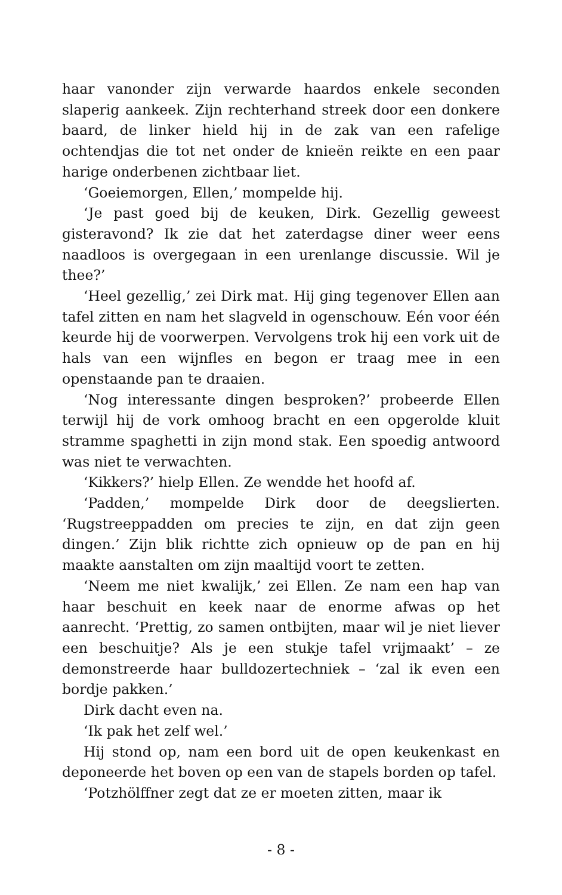haar vanonder zijn verwarde haardos enkele seconden slaperig aankeek. Zijn rechterhand streek door een donkere baard, de linker hield hij in de zak van een rafelige ochtendjas die tot net onder de knieën reikte en een paar harige onderbenen zichtbaar liet.
‘Goeiemorgen, Ellen,’ mompelde hij.
‘Je past goed bij de keuken, Dirk. Gezellig geweest gisteravond? Ik zie dat het zaterdagse diner weer eens naadloos is overgegaan in een urenlange discussie. Wil je thee?’
‘Heel gezellig,’ zei Dirk mat. Hij ging tegenover Ellen aan tafel zitten en nam het slagveld in ogenschouw. Eén voor één keurde hij de voorwerpen. Vervolgens trok hij een vork uit de hals van een wijnfles en begon er traag mee in een openstaande pan te draaien.
‘Nog interessante dingen besproken?’ probeerde Ellen terwijl hij de vork omhoog bracht en een opgerolde kluit stramme spaghetti in zijn mond stak. Een spoedig antwoord was niet te verwachten.
‘Kikkers?’ hielp Ellen. Ze wendde het hoofd af.
‘Padden,’ mompelde Dirk door de deegslierten. ‘Rugstreeppadden om precies te zijn, en dat zijn geen dingen.’ Zijn blik richtte zich opnieuw op de pan en hij maakte aanstalten om zijn maaltijd voort te zetten.
‘Neem me niet kwalijk,’ zei Ellen. Ze nam een hap van haar beschuit en keek naar de enorme afwas op het aanrecht. ‘Prettig, zo samen ontbijten, maar wil je niet liever een beschuitje? Als je een stukje tafel vrijmaakt’ – ze demonstreerde haar bulldozertechniek – ‘zal ik even een bordje pakken.’
Dirk dacht even na.
‘Ik pak het zelf wel.’
Hij stond op, nam een bord uit de open keukenkast en deponeerde het boven op een van de stapels borden op tafel.
‘Potzhölffner zegt dat ze er moeten zitten, maar ik
- 8 -